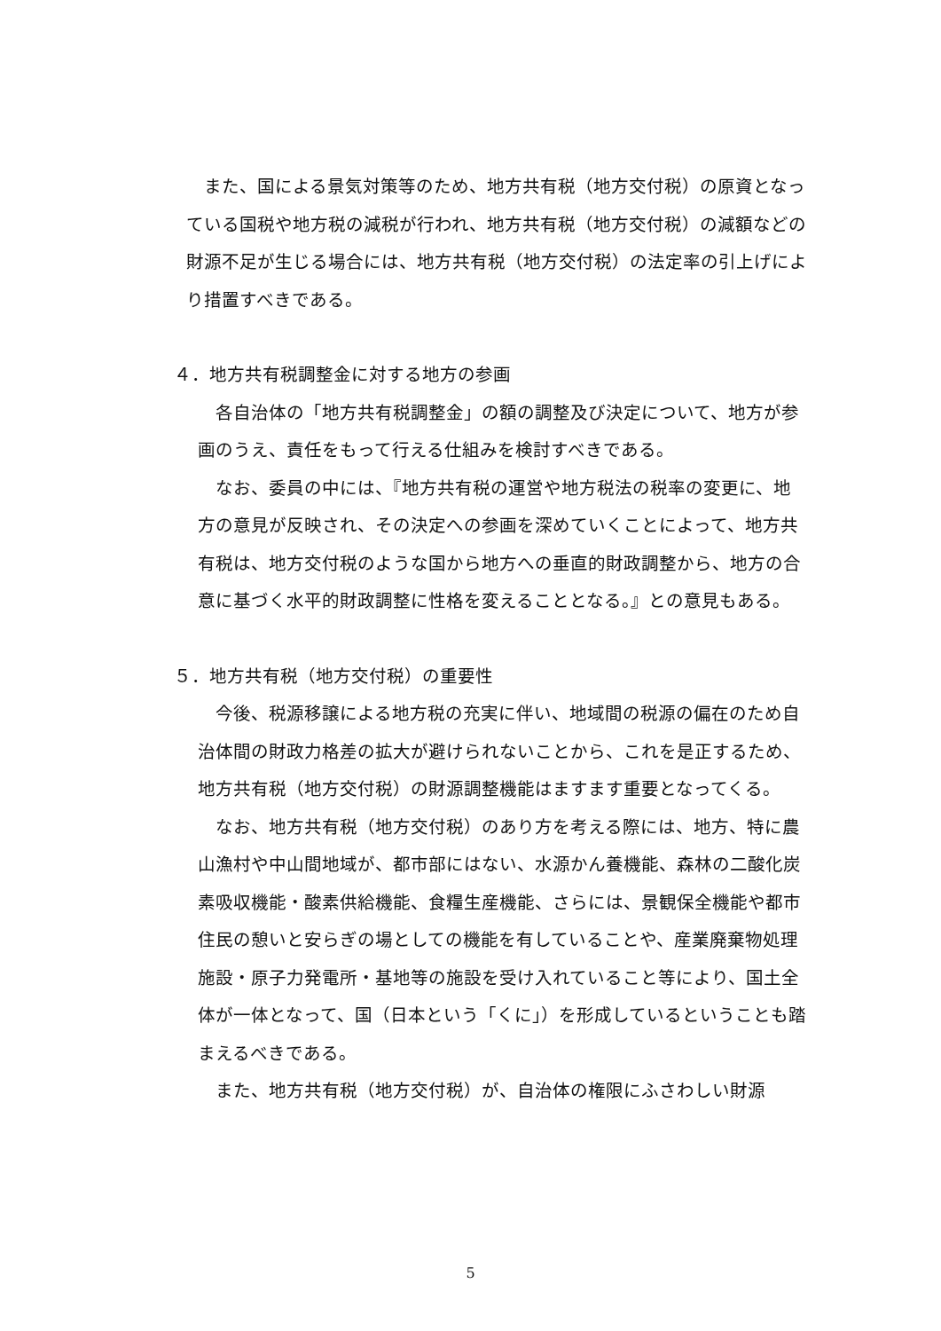また、国による景気対策等のため、地方共有税（地方交付税）の原資となっている国税や地方税の減税が行われ、地方共有税（地方交付税）の減額などの財源不足が生じる場合には、地方共有税（地方交付税）の法定率の引上げにより措置すべきである。
４．地方共有税調整金に対する地方の参画
　各自治体の「地方共有税調整金」の額の調整及び決定について、地方が参画のうえ、責任をもって行える仕組みを検討すべきである。
　なお、委員の中には、『地方共有税の運営や地方税法の税率の変更に、地方の意見が反映され、その決定への参画を深めていくことによって、地方共有税は、地方交付税のような国から地方への垂直的財政調整から、地方の合意に基づく水平的財政調整に性格を変えることとなる。』との意見もある。
５．地方共有税（地方交付税）の重要性
　今後、税源移譲による地方税の充実に伴い、地域間の税源の偏在のため自治体間の財政力格差の拡大が避けられないことから、これを是正するため、地方共有税（地方交付税）の財源調整機能はますます重要となってくる。
　なお、地方共有税（地方交付税）のあり方を考える際には、地方、特に農山漁村や中山間地域が、都市部にはない、水源かん養機能、森林の二酸化炭素吸収機能・酸素供給機能、食糧生産機能、さらには、景観保全機能や都市住民の憩いと安らぎの場としての機能を有していることや、産業廃棄物処理施設・原子力発電所・基地等の施設を受け入れていること等により、国土全体が一体となって、国（日本という「くに」）を形成しているということも踏まえるべきである。
　また、地方共有税（地方交付税）が、自治体の権限にふさわしい財源
5